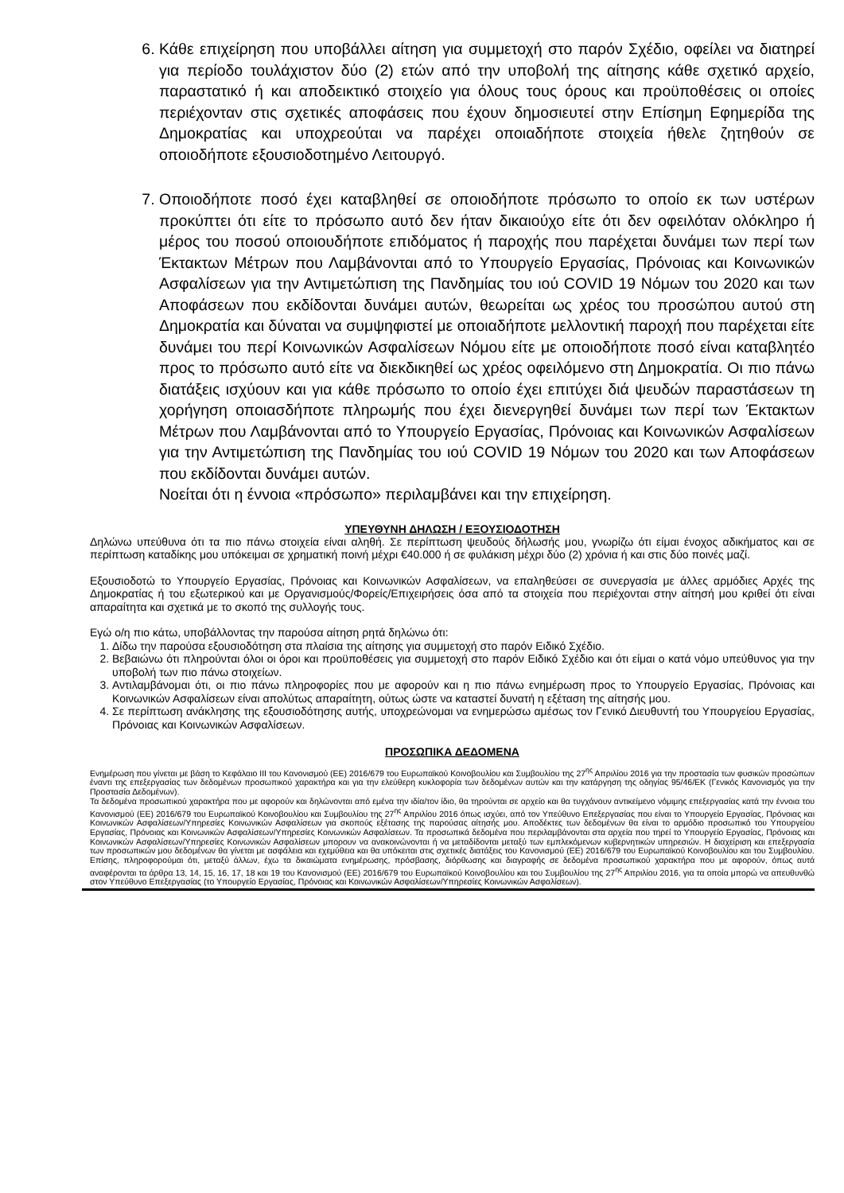6. Κάθε επιχείρηση που υποβάλλει αίτηση για συμμετοχή στο παρόν Σχέδιο, οφείλει να διατηρεί για περίοδο τουλάχιστον δύο (2) ετών από την υποβολή της αίτησης κάθε σχετικό αρχείο, παραστατικό ή και αποδεικτικό στοιχείο για όλους τους όρους και προϋποθέσεις οι οποίες περιέχονταν στις σχετικές αποφάσεις που έχουν δημοσιευτεί στην Επίσημη Εφημερίδα της Δημοκρατίας και υποχρεούται να παρέχει οποιαδήποτε στοιχεία ήθελε ζητηθούν σε οποιοδήποτε εξουσιοδοτημένο Λειτουργό.
7. Οποιοδήποτε ποσό έχει καταβληθεί σε οποιοδήποτε πρόσωπο το οποίο εκ των υστέρων προκύπτει ότι είτε το πρόσωπο αυτό δεν ήταν δικαιούχο είτε ότι δεν οφειλόταν ολόκληρο ή μέρος του ποσού οποιουδήποτε επιδόματος ή παροχής που παρέχεται δυνάμει των περί των Έκτακτων Μέτρων που Λαμβάνονται από το Υπουργείο Εργασίας, Πρόνοιας και Κοινωνικών Ασφαλίσεων για την Αντιμετώπιση της Πανδημίας του ιού COVID 19 Νόμων του 2020 και των Αποφάσεων που εκδίδονται δυνάμει αυτών, θεωρείται ως χρέος του προσώπου αυτού στη Δημοκρατία και δύναται να συμψηφιστεί με οποιαδήποτε μελλοντική παροχή που παρέχεται είτε δυνάμει του περί Κοινωνικών Ασφαλίσεων Νόμου είτε με οποιοδήποτε ποσό είναι καταβλητέο προς το πρόσωπο αυτό είτε να διεκδικηθεί ως χρέος οφειλόμενο στη Δημοκρατία. Οι πιο πάνω διατάξεις ισχύουν και για κάθε πρόσωπο το οποίο έχει επιτύχει διά ψευδών παραστάσεων τη χορήγηση οποιασδήποτε πληρωμής που έχει διενεργηθεί δυνάμει των περί των Έκτακτων Μέτρων που Λαμβάνονται από το Υπουργείο Εργασίας, Πρόνοιας και Κοινωνικών Ασφαλίσεων για την Αντιμετώπιση της Πανδημίας του ιού COVID 19 Νόμων του 2020 και των Αποφάσεων που εκδίδονται δυνάμει αυτών.
Νοείται ότι η έννοια «πρόσωπο» περιλαμβάνει και την επιχείρηση.
ΥΠΕΥΘΥΝΗ ΔΗΛΩΣΗ / ΕΞΟΥΣΙΟΔΟΤΗΣΗ
Δηλώνω υπεύθυνα ότι τα πιο πάνω στοιχεία είναι αληθή. Σε περίπτωση ψευδούς δήλωσής μου, γνωρίζω ότι είμαι ένοχος αδικήματος και σε περίπτωση καταδίκης μου υπόκειμαι σε χρηματική ποινή μέχρι €40.000 ή σε φυλάκιση μέχρι δύο (2) χρόνια ή και στις δύο ποινές μαζί.
Εξουσιοδοτώ το Υπουργείο Εργασίας, Πρόνοιας και Κοινωνικών Ασφαλίσεων, να επαληθεύσει σε συνεργασία με άλλες αρμόδιες Αρχές της Δημοκρατίας ή του εξωτερικού και με Οργανισμούς/Φορείς/Επιχειρήσεις όσα από τα στοιχεία που περιέχονται στην αίτησή μου κριθεί ότι είναι απαραίτητα και σχετικά με το σκοπό της συλλογής τους.
Εγώ ο/η πιο κάτω, υποβάλλοντας την παρούσα αίτηση ρητά δηλώνω ότι:
1. Δίδω την παρούσα εξουσιοδότηση στα πλαίσια της αίτησης για συμμετοχή στο παρόν Ειδικό Σχέδιο.
2. Βεβαιώνω ότι πληρούνται όλοι οι όροι και προϋποθέσεις για συμμετοχή στο παρόν Ειδικό Σχέδιο και ότι είμαι ο κατά νόμο υπεύθυνος για την υποβολή των πιο πάνω στοιχείων.
3. Αντιλαμβάνομαι ότι, οι πιο πάνω πληροφορίες που με αφορούν και η πιο πάνω ενημέρωση προς το Υπουργείο Εργασίας, Πρόνοιας και Κοινωνικών Ασφαλίσεων είναι απολύτως απαραίτητη, ούτως ώστε να καταστεί δυνατή η εξέταση της αίτησής μου.
4. Σε περίπτωση ανάκλησης της εξουσιοδότησης αυτής, υποχρεώνομαι να ενημερώσω αμέσως τον Γενικό Διευθυντή του Υπουργείου Εργασίας, Πρόνοιας και Κοινωνικών Ασφαλίσεων.
ΠΡΟΣΩΠΙΚΑ ΔΕΔΟΜΕΝΑ
Ενημέρωση που γίνεται με βάση το Κεφάλαιο ΙΙΙ του Κανονισμού (ΕΕ) 2016/679 του Ευρωπαϊκού Κοινοβουλίου και Συμβουλίου της 27<sup>ης</sup> Απριλίου 2016 για την προστασία των φυσικών προσώπων έναντι της επεξεργασίας των δεδομένων προσωπικού χαρακτήρα και για την ελεύθερη κυκλοφορία των δεδομένων αυτών και την κατάργηση της οδηγίας 95/46/ΕΚ (Γενικός Κανονισμός για την Προστασία Δεδομένων).
Τα δεδομένα προσωπικού χαρακτήρα που με αφορούν και δηλώνονται από εμένα την ιδία/τον ίδιο, θα τηρούνται σε αρχείο και θα τυγχάνουν αντικείμενο νόμιμης επεξεργασίας κατά την έννοια του Κανονισμού (ΕΕ) 2016/679 του Ευρωπαϊκού Κοινοβουλίου και Συμβουλίου της 27<sup>ης</sup> Απριλίου 2016 όπως ισχύει, από τον Υπεύθυνο Επεξεργασίας που είναι το Υπουργείο Εργασίας, Πρόνοιας και Κοινωνικών Ασφαλίσεων/Υπηρεσίες Κοινωνικών Ασφαλίσεων για σκοπούς εξέτασης της παρούσας αίτησής μου. Αποδέκτες των δεδομένων θα είναι το αρμόδιο προσωπικό του Υπουργείου Εργασίας, Πρόνοιας και Κοινωνικών Ασφαλίσεων/Υπηρεσίες Κοινωνικών Ασφαλίσεων. Τα προσωπικά δεδομένα που περιλαμβάνονται στα αρχεία που τηρεί το Υπουργείο Εργασίας, Πρόνοιας και Κοινωνικών Ασφαλίσεων/Υπηρεσίες Κοινωνικών Ασφαλίσεων μπορουν να ανακοινώνονται ή να μεταδίδονται μεταξύ των εμπλεκόμενων κυβερνητικών υπηρεσιών. Η διαχείριση και επεξεργασία των προσωπικών μου δεδομένων θα γίνεται με ασφάλεια και εχεμύθεια και θα υπόκειται στις σχετικές διατάξεις του Κανονισμού (ΕΕ) 2016/679 του Ευρωπαϊκού Κοινοβουλίου και του Συμβουλίου. Επίσης, πληροφορούμαι ότι, μεταξύ άλλων, έχω τα δικαιώματα ενημέρωσης, πρόσβασης, διόρθωσης και διαγραφής σε δεδομένα προσωπικού χαρακτήρα που με αφορούν, όπως αυτά αναφέρονται τα άρθρα 13, 14, 15, 16, 17, 18 και 19 του Κανονισμού (ΕΕ) 2016/679 του Ευρωπαϊκού Κοινοβουλίου και του Συμβουλίου της 27<sup>ης</sup> Απριλίου 2016, για τα οποία μπορώ να απευθυνθώ στον Υπεύθυνο Επεξεργασίας (το Υπουργείο Εργασίας, Πρόνοιας και Κοινωνικών Ασφαλίσεων/Υπηρεσίες Κοινωνικών Ασφαλίσεων).